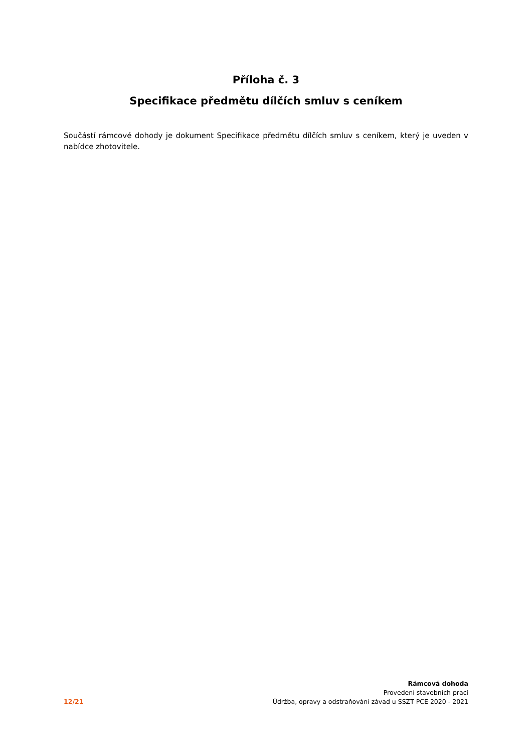Příloha č. 3
Specifikace předmětu dílčích smluv s ceníkem
Součástí rámcové dohody je dokument Specifikace předmětu dílčích smluv s ceníkem, který je uveden v nabídce zhotovitele.
12/21
Rámcová dohoda
Provedení stavebních prací
Údržba, opravy a odstraňování závad u SSZT PCE 2020 - 2021